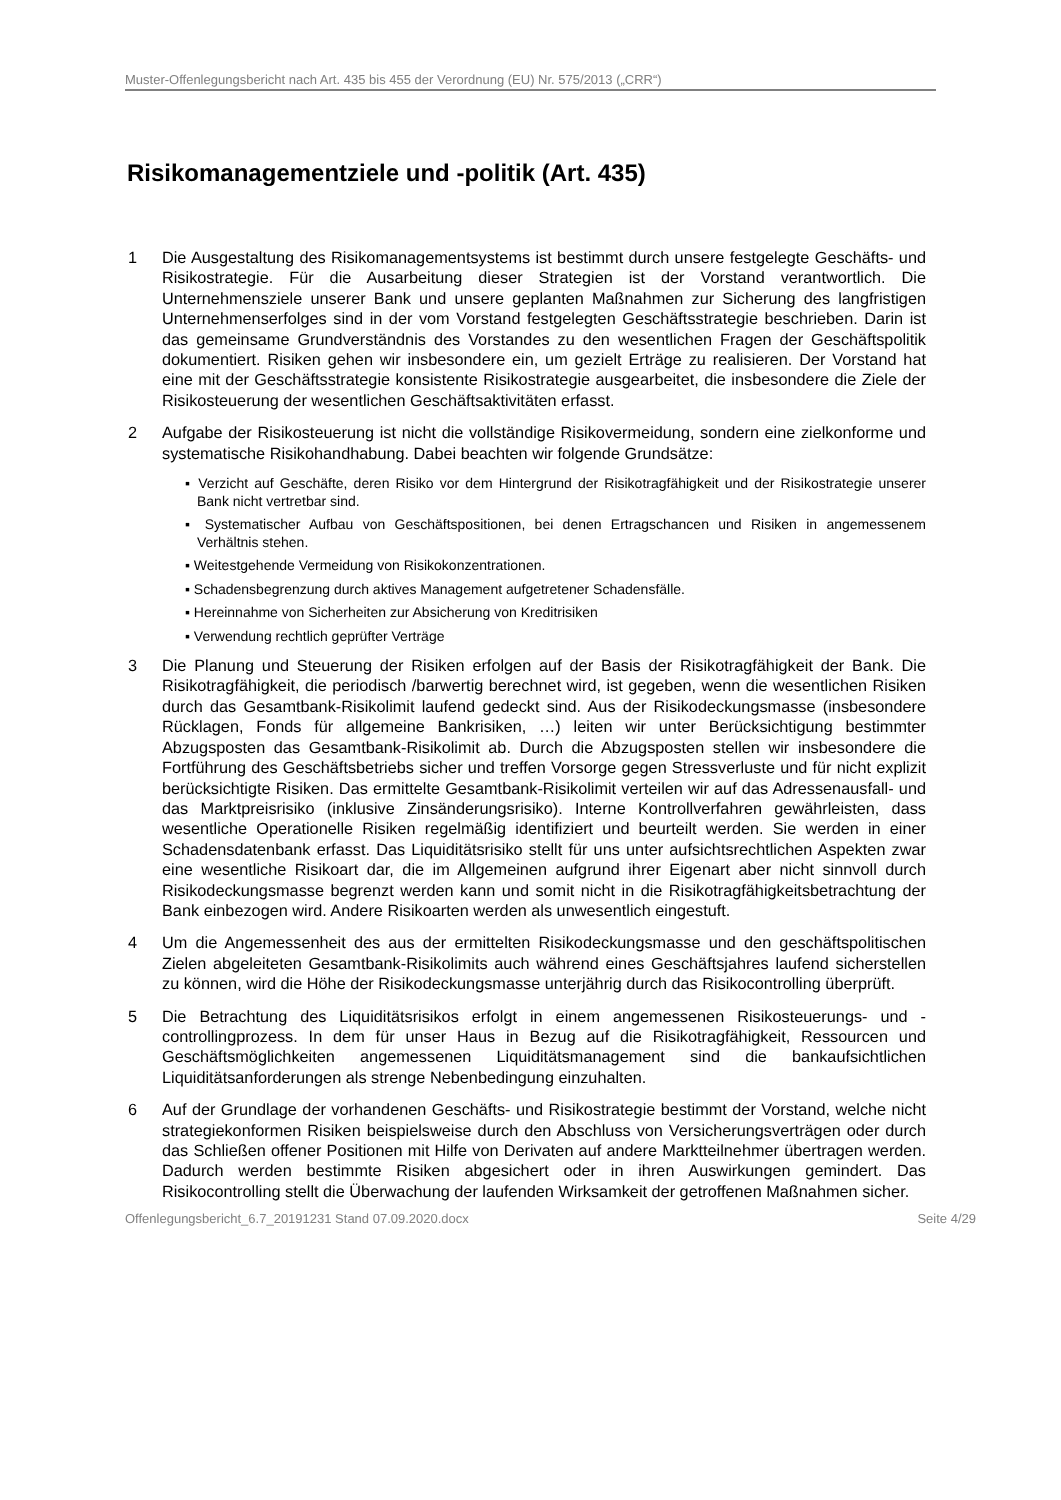Muster-Offenlegungsbericht nach Art. 435 bis 455 der Verordnung (EU) Nr. 575/2013 („CRR“)
Risikomanagementziele und -politik (Art. 435)
1 Die Ausgestaltung des Risikomanagementsystems ist bestimmt durch unsere festgelegte Geschäfts- und Risikostrategie. Für die Ausarbeitung dieser Strategien ist der Vorstand verantwortlich. Die Unternehmensziele unserer Bank und unsere geplanten Maßnahmen zur Sicherung des langfristigen Unternehmenserfolges sind in der vom Vorstand festgelegten Geschäftsstrategie beschrieben. Darin ist das gemeinsame Grundverständnis des Vorstandes zu den wesentlichen Fragen der Geschäftspolitik dokumentiert. Risiken gehen wir insbesondere ein, um gezielt Erträge zu realisieren. Der Vorstand hat eine mit der Geschäftsstrategie konsistente Risikostrategie ausgearbeitet, die insbesondere die Ziele der Risikosteuerung der wesentlichen Geschäftsaktivitäten erfasst.
2 Aufgabe der Risikosteuerung ist nicht die vollständige Risikovermeidung, sondern eine zielkonforme und systematische Risikohandhabung. Dabei beachten wir folgende Grundsätze:
▪ Verzicht auf Geschäfte, deren Risiko vor dem Hintergrund der Risikotragfähigkeit und der Risikostrategie unserer Bank nicht vertretbar sind.
▪ Systematischer Aufbau von Geschäftspositionen, bei denen Ertragschancen und Risiken in angemessenem Verhältnis stehen.
▪ Weitestgehende Vermeidung von Risikokonzentrationen.
▪ Schadensbegrenzung durch aktives Management aufgetretener Schadensfälle.
▪ Hereinnahme von Sicherheiten zur Absicherung von Kreditrisiken
▪ Verwendung rechtlich geprüfter Verträge
3 Die Planung und Steuerung der Risiken erfolgen auf der Basis der Risikotragfähigkeit der Bank. Die Risikotragfähigkeit, die periodisch /barwertig berechnet wird, ist gegeben, wenn die wesentlichen Risiken durch das Gesamtbank-Risikolimit laufend gedeckt sind. Aus der Risikodeckungsmasse (insbesondere Rücklagen, Fonds für allgemeine Bankrisiken, …) leiten wir unter Berücksichtigung bestimmter Abzugsposten das Gesamtbank-Risikolimit ab. Durch die Abzugsposten stellen wir insbesondere die Fortführung des Geschäftsbetriebs sicher und treffen Vorsorge gegen Stressverluste und für nicht explizit berücksichtigte Risiken. Das ermittelte Gesamtbank-Risikolimit verteilen wir auf das Adressenausfall- und das Marktpreisrisiko (inklusive Zinsänderungsrisiko). Interne Kontrollverfahren gewährleisten, dass wesentliche Operationelle Risiken regelmäßig identifiziert und beurteilt werden. Sie werden in einer Schadensdatenbank erfasst. Das Liquiditätsrisiko stellt für uns unter aufsichtsrechtlichen Aspekten zwar eine wesentliche Risikoart dar, die im Allgemeinen aufgrund ihrer Eigenart aber nicht sinnvoll durch Risikodeckungsmasse begrenzt werden kann und somit nicht in die Risikotragfähigkeitsbetrachtung der Bank einbezogen wird. Andere Risikoarten werden als unwesentlich eingestuft.
4 Um die Angemessenheit des aus der ermittelten Risikodeckungsmasse und den geschäftspolitischen Zielen abgeleiteten Gesamtbank-Risikolimits auch während eines Geschäftsjahres laufend sicherstellen zu können, wird die Höhe der Risikodeckungsmasse unterjährig durch das Risikocontrolling überprüft.
5 Die Betrachtung des Liquiditätsrisikos erfolgt in einem angemessenen Risikosteuerungs- und -controllingprozess. In dem für unser Haus in Bezug auf die Risikotragfähigkeit, Ressourcen und Geschäftsmöglichkeiten angemessenen Liquiditätsmanagement sind die bankaufsichtlichen Liquiditätsanforderungen als strenge Nebenbedingung einzuhalten.
6 Auf der Grundlage der vorhandenen Geschäfts- und Risikostrategie bestimmt der Vorstand, welche nicht strategiekonformen Risiken beispielsweise durch den Abschluss von Versicherungsverträgen oder durch das Schließen offener Positionen mit Hilfe von Derivaten auf andere Marktteilnehmer übertragen werden. Dadurch werden bestimmte Risiken abgesichert oder in ihren Auswirkungen gemindert. Das Risikocontrolling stellt die Überwachung der laufenden Wirksamkeit der getroffenen Maßnahmen sicher.
Offenlegungsbericht_6.7_20191231 Stand 07.09.2020.docx Seite 4/29